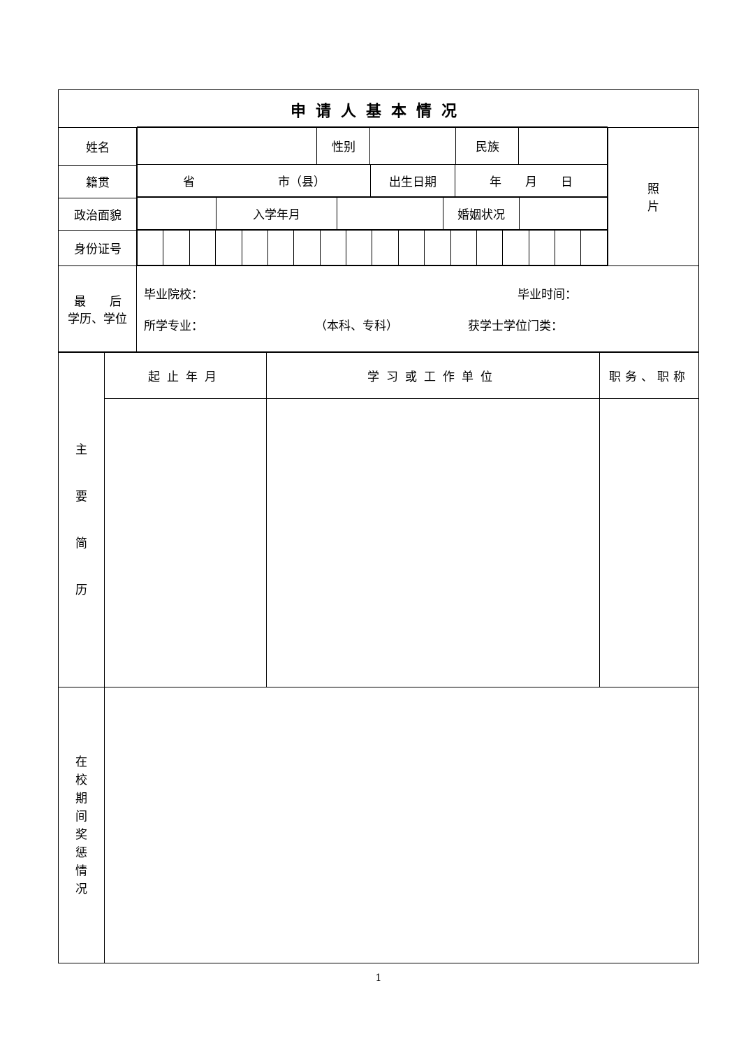| 申请人基本情况 |
| 姓名 | / / 性别 / / 民族 / / / 省 市（县） / 出生日期 / 年 月 日 / / / 入学年月 / / 婚姻状况 / / | 照 片 |
| 籍贯 | | |
| 政治面貌 | | |
| 身份证号 | | |
| 最 后 学历、学位 | 毕业院校： 毕业时间： 所学专业： （本科、专科） 获学士学位门类： | |
| 主 要 简 历 | 起止年月 | 学习或工作单位 | 职务、职称 |
| 在 校 期 间 奖 惩 情 况 | | | |
1